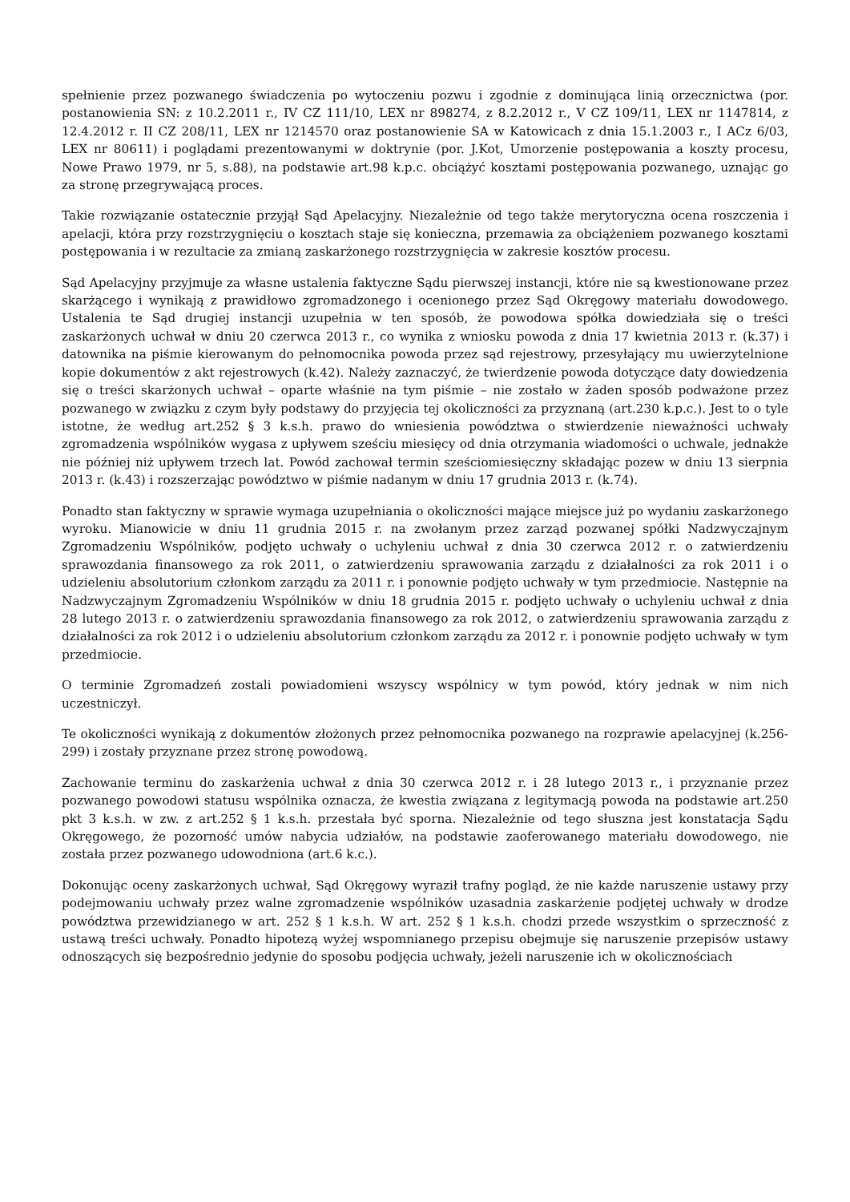spełnienie przez pozwanego świadczenia po wytoczeniu pozwu i zgodnie z dominująca linią orzecznictwa (por. postanowienia SN: z 10.2.2011 r., IV CZ 111/10, LEX nr 898274, z 8.2.2012 r., V CZ 109/11, LEX nr 1147814, z 12.4.2012 r. II CZ 208/11, LEX nr 1214570 oraz postanowienie SA w Katowicach z dnia 15.1.2003 r., I ACz 6/03, LEX nr 80611) i poglądami prezentowanymi w doktrynie (por. J.Kot, Umorzenie postępowania a koszty procesu, Nowe Prawo 1979, nr 5, s.88), na podstawie art.98 k.p.c. obciążyć kosztami postępowania pozwanego, uznając go za stronę przegrywającą proces.
Takie rozwiązanie ostatecznie przyjął Sąd Apelacyjny. Niezależnie od tego także merytoryczna ocena roszczenia i apelacji, która przy rozstrzygnięciu o kosztach staje się konieczna, przemawia za obciążeniem pozwanego kosztami postępowania i w rezultacie za zmianą zaskarżonego rozstrzygnięcia w zakresie kosztów procesu.
Sąd Apelacyjny przyjmuje za własne ustalenia faktyczne Sądu pierwszej instancji, które nie są kwestionowane przez skarżącego i wynikają z prawidłowo zgromadzonego i ocenionego przez Sąd Okręgowy materiału dowodowego. Ustalenia te Sąd drugiej instancji uzupełnia w ten sposób, że powodowa spółka dowiedziała się o treści zaskarżonych uchwał w dniu 20 czerwca 2013 r., co wynika z wniosku powoda z dnia 17 kwietnia 2013 r. (k.37) i datownika na piśmie kierowanym do pełnomocnika powoda przez sąd rejestrowy, przesyłający mu uwierzytelnione kopie dokumentów z akt rejestrowych (k.42). Należy zaznaczyć, że twierdzenie powoda dotyczące daty dowiedzenia się o treści skarżonych uchwał – oparte właśnie na tym piśmie – nie zostało w żaden sposób podważone przez pozwanego w związku z czym były podstawy do przyjęcia tej okoliczności za przyznaną (art.230 k.p.c.). Jest to o tyle istotne, że według art.252 § 3 k.s.h. prawo do wniesienia powództwa o stwierdzenie nieważności uchwały zgromadzenia wspólników wygasa z upływem sześciu miesięcy od dnia otrzymania wiadomości o uchwale, jednakże nie później niż upływem trzech lat. Powód zachował termin sześciomiesięczny składając pozew w dniu 13 sierpnia 2013 r. (k.43) i rozszerzając powództwo w piśmie nadanym w dniu 17 grudnia 2013 r. (k.74).
Ponadto stan faktyczny w sprawie wymaga uzupełniania o okoliczności mające miejsce już po wydaniu zaskarżonego wyroku. Mianowicie w dniu 11 grudnia 2015 r. na zwołanym przez zarząd pozwanej spółki Nadzwyczajnym Zgromadzeniu Wspólników, podjęto uchwały o uchyleniu uchwał z dnia 30 czerwca 2012 r. o zatwierdzeniu sprawozdania finansowego za rok 2011, o zatwierdzeniu sprawowania zarządu z działalności za rok 2011 i o udzieleniu absolutorium członkom zarządu za 2011 r. i ponownie podjęto uchwały w tym przedmiocie. Następnie na Nadzwyczajnym Zgromadzeniu Wspólników w dniu 18 grudnia 2015 r. podjęto uchwały o uchyleniu uchwał z dnia 28 lutego 2013 r. o zatwierdzeniu sprawozdania finansowego za rok 2012, o zatwierdzeniu sprawowania zarządu z działalności za rok 2012 i o udzieleniu absolutorium członkom zarządu za 2012 r. i ponownie podjęto uchwały w tym przedmiocie.
O terminie Zgromadzeń zostali powiadomieni wszyscy wspólnicy w tym powód, który jednak w nim nich uczestniczył.
Te okoliczności wynikają z dokumentów złożonych przez pełnomocnika pozwanego na rozprawie apelacyjnej (k.256-299) i zostały przyznane przez stronę powodową.
Zachowanie terminu do zaskarżenia uchwał z dnia 30 czerwca 2012 r. i 28 lutego 2013 r., i przyznanie przez pozwanego powodowi statusu wspólnika oznacza, że kwestia związana z legitymacją powoda na podstawie art.250 pkt 3 k.s.h. w zw. z art.252 § 1 k.s.h. przestała być sporna. Niezależnie od tego słuszna jest konstatacja Sądu Okręgowego, że pozorność umów nabycia udziałów, na podstawie zaoferowanego materiału dowodowego, nie została przez pozwanego udowodniona (art.6 k.c.).
Dokonując oceny zaskarżonych uchwał, Sąd Okręgowy wyraził trafny pogląd, że nie każde naruszenie ustawy przy podejmowaniu uchwały przez walne zgromadzenie wspólników uzasadnia zaskarżenie podjętej uchwały w drodze powództwa przewidzianego w art. 252 § 1 k.s.h. W art. 252 § 1 k.s.h. chodzi przede wszystkim o sprzeczność z ustawą treści uchwały. Ponadto hipotezą wyżej wspomnianego przepisu obejmuje się naruszenie przepisów ustawy odnoszących się bezpośrednio jedynie do sposobu podjęcia uchwały, jeżeli naruszenie ich w okolicznościach